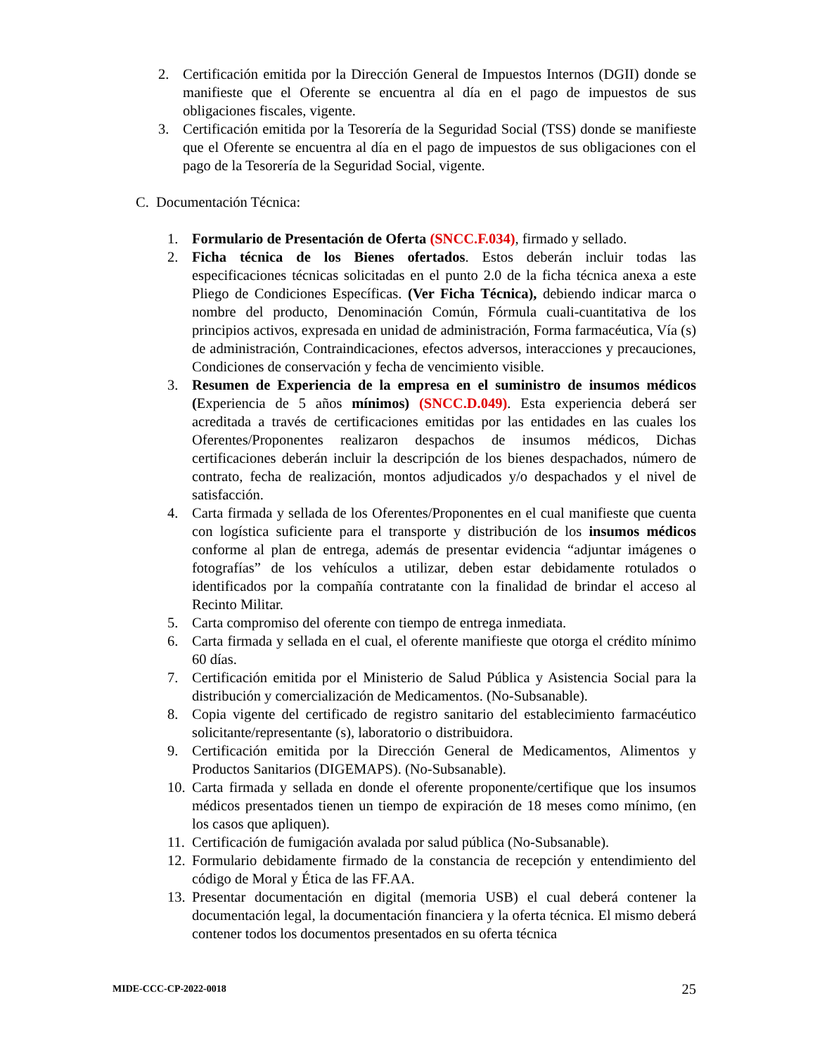2. Certificación emitida por la Dirección General de Impuestos Internos (DGII) donde se manifieste que el Oferente se encuentra al día en el pago de impuestos de sus obligaciones fiscales, vigente.
3. Certificación emitida por la Tesorería de la Seguridad Social (TSS) donde se manifieste que el Oferente se encuentra al día en el pago de impuestos de sus obligaciones con el pago de la Tesorería de la Seguridad Social, vigente.
C. Documentación Técnica:
1. Formulario de Presentación de Oferta (SNCC.F.034), firmado y sellado.
2. Ficha técnica de los Bienes ofertados. Estos deberán incluir todas las especificaciones técnicas solicitadas en el punto 2.0 de la ficha técnica anexa a este Pliego de Condiciones Específicas. (Ver Ficha Técnica), debiendo indicar marca o nombre del producto, Denominación Común, Fórmula cuali-cuantitativa de los principios activos, expresada en unidad de administración, Forma farmacéutica, Vía (s) de administración, Contraindicaciones, efectos adversos, interacciones y precauciones, Condiciones de conservación y fecha de vencimiento visible.
3. Resumen de Experiencia de la empresa en el suministro de insumos médicos (Experiencia de 5 años mínimos) (SNCC.D.049). Esta experiencia deberá ser acreditada a través de certificaciones emitidas por las entidades en las cuales los Oferentes/Proponentes realizaron despachos de insumos médicos, Dichas certificaciones deberán incluir la descripción de los bienes despachados, número de contrato, fecha de realización, montos adjudicados y/o despachados y el nivel de satisfacción.
4. Carta firmada y sellada de los Oferentes/Proponentes en el cual manifieste que cuenta con logística suficiente para el transporte y distribución de los insumos médicos conforme al plan de entrega, además de presentar evidencia “adjuntar imágenes o fotografías” de los vehículos a utilizar, deben estar debidamente rotulados o identificados por la compañía contratante con la finalidad de brindar el acceso al Recinto Militar.
5. Carta compromiso del oferente con tiempo de entrega inmediata.
6. Carta firmada y sellada en el cual, el oferente manifieste que otorga el crédito mínimo 60 días.
7. Certificación emitida por el Ministerio de Salud Pública y Asistencia Social para la distribución y comercialización de Medicamentos. (No-Subsanable).
8. Copia vigente del certificado de registro sanitario del establecimiento farmacéutico solicitante/representante (s), laboratorio o distribuidora.
9. Certificación emitida por la Dirección General de Medicamentos, Alimentos y Productos Sanitarios (DIGEMAPS). (No-Subsanable).
10. Carta firmada y sellada en donde el oferente proponente/certifique que los insumos médicos presentados tienen un tiempo de expiración de 18 meses como mínimo, (en los casos que apliquen).
11. Certificación de fumigación avalada por salud pública (No-Subsanable).
12. Formulario debidamente firmado de la constancia de recepción y entendimiento del código de Moral y Ética de las FF.AA.
13. Presentar documentación en digital (memoria USB) el cual deberá contener la documentación legal, la documentación financiera y la oferta técnica. El mismo deberá contener todos los documentos presentados en su oferta técnica
MIDE-CCC-CP-2022-0018 25